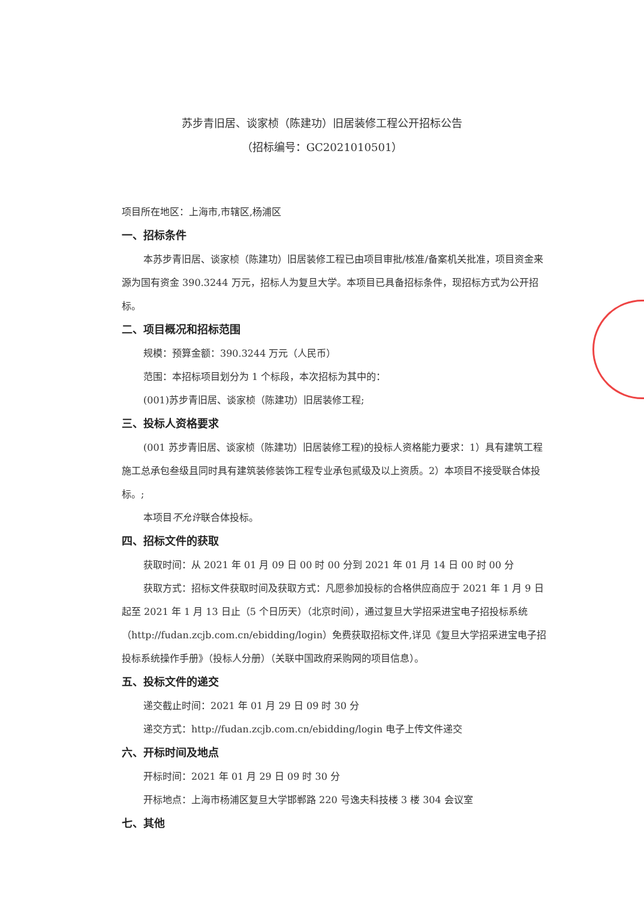苏步青旧居、谈家桢（陈建功）旧居装修工程公开招标公告
（招标编号：GC2021010501）
项目所在地区：上海市,市辖区,杨浦区
一、招标条件
本苏步青旧居、谈家桢（陈建功）旧居装修工程已由项目审批/核准/备案机关批准，项目资金来源为国有资金 390.3244 万元，招标人为复旦大学。本项目已具备招标条件，现招标方式为公开招标。
二、项目概况和招标范围
规模：预算金额：390.3244 万元（人民币）
范围：本招标项目划分为 1 个标段，本次招标为其中的：
(001)苏步青旧居、谈家桢（陈建功）旧居装修工程;
三、投标人资格要求
(001 苏步青旧居、谈家桢（陈建功）旧居装修工程)的投标人资格能力要求：1）具有建筑工程施工总承包叁级且同时具有建筑装修装饰工程专业承包贰级及以上资质。2）本项目不接受联合体投标。;
本项目不允许联合体投标。
四、招标文件的获取
获取时间：从 2021 年 01 月 09 日 00 时 00 分到 2021 年 01 月 14 日 00 时 00 分
获取方式：招标文件获取时间及获取方式：凡愿参加投标的合格供应商应于 2021 年 1 月 9 日起至 2021 年 1 月 13 日止（5 个日历天）（北京时间），通过复旦大学招采进宝电子招投标系统（http://fudan.zcjb.com.cn/ebidding/login）免费获取招标文件,详见《复旦大学招采进宝电子招投标系统操作手册》（投标人分册）（关联中国政府采购网的项目信息）。
五、投标文件的递交
递交截止时间：2021 年 01 月 29 日 09 时 30 分
递交方式：http://fudan.zcjb.com.cn/ebidding/login 电子上传文件递交
六、开标时间及地点
开标时间：2021 年 01 月 29 日 09 时 30 分
开标地点：上海市杨浦区复旦大学邯郸路 220 号逸夫科技楼 3 楼 304 会议室
七、其他